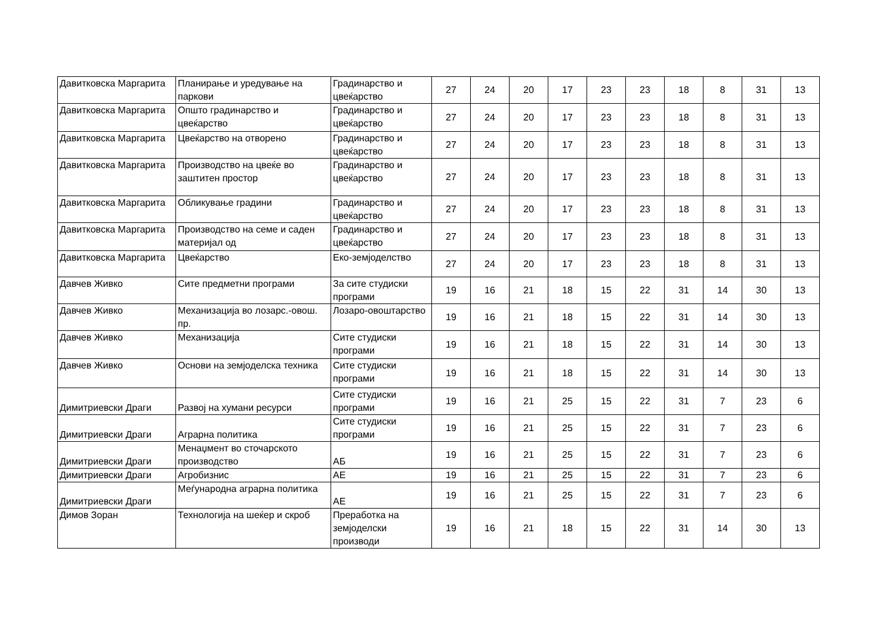| Давитковска Маргарита | Планирање и уредување на паркови | Градинарство и цвеќарство | 27 | 24 | 20 | 17 | 23 | 23 | 18 | 8 | 31 | 13 |
| Давитковска Маргарита | Општо градинарство и цвеќарство | Градинарство и цвеќарство | 27 | 24 | 20 | 17 | 23 | 23 | 18 | 8 | 31 | 13 |
| Давитковска Маргарита | Цвеќарство на отворено | Градинарство и цвеќарство | 27 | 24 | 20 | 17 | 23 | 23 | 18 | 8 | 31 | 13 |
| Давитковска Маргарита | Производство на цвеќе во заштитен простор | Градинарство и цвеќарство | 27 | 24 | 20 | 17 | 23 | 23 | 18 | 8 | 31 | 13 |
| Давитковска Маргарита | Обликување градини | Градинарство и цвеќарство | 27 | 24 | 20 | 17 | 23 | 23 | 18 | 8 | 31 | 13 |
| Давитковска Маргарита | Производство на семе и саден материјал од | Градинарство и цвеќарство | 27 | 24 | 20 | 17 | 23 | 23 | 18 | 8 | 31 | 13 |
| Давитковска Маргарита | Цвеќарство | Еко-земјоделство | 27 | 24 | 20 | 17 | 23 | 23 | 18 | 8 | 31 | 13 |
| Давчев Живко | Сите предметни програми | За сите студиски програми | 19 | 16 | 21 | 18 | 15 | 22 | 31 | 14 | 30 | 13 |
| Давчев Живко | Механизација во лозарс.-овош. пр. | Лозаро-овоштарство | 19 | 16 | 21 | 18 | 15 | 22 | 31 | 14 | 30 | 13 |
| Давчев Живко | Механизација | Сите студиски програми | 19 | 16 | 21 | 18 | 15 | 22 | 31 | 14 | 30 | 13 |
| Давчев Живко | Основи на земјоделска техника | Сите студиски програми | 19 | 16 | 21 | 18 | 15 | 22 | 31 | 14 | 30 | 13 |
| Димитриевски Драги | Развој на хумани ресурси | Сите студиски програми | 19 | 16 | 21 | 25 | 15 | 22 | 31 | 7 | 23 | 6 |
| Димитриевски Драги | Аграрна политика | Сите студиски програми | 19 | 16 | 21 | 25 | 15 | 22 | 31 | 7 | 23 | 6 |
| Димитриевски Драги | Менаџмент во сточарското производство | АБ | 19 | 16 | 21 | 25 | 15 | 22 | 31 | 7 | 23 | 6 |
| Димитриевски Драги | Агробизнис | АЕ | 19 | 16 | 21 | 25 | 15 | 22 | 31 | 7 | 23 | 6 |
| Димитриевски Драги | Меѓународна аграрна политика | АЕ | 19 | 16 | 21 | 25 | 15 | 22 | 31 | 7 | 23 | 6 |
| Димов Зоран | Технологија на шеќер и скроб | Преработка на земјоделски производи | 19 | 16 | 21 | 18 | 15 | 22 | 31 | 14 | 30 | 13 |